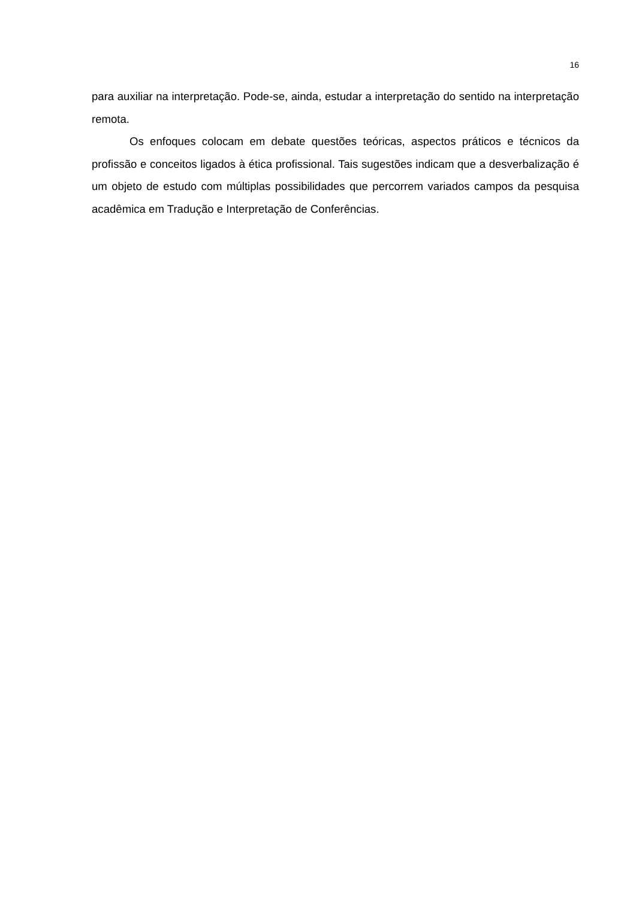16
para auxiliar na interpretação. Pode-se, ainda, estudar a interpretação do sentido na interpretação remota.
Os enfoques colocam em debate questões teóricas, aspectos práticos e técnicos da profissão e conceitos ligados à ética profissional. Tais sugestões indicam que a desverbalização é um objeto de estudo com múltiplas possibilidades que percorrem variados campos da pesquisa acadêmica em Tradução e Interpretação de Conferências.